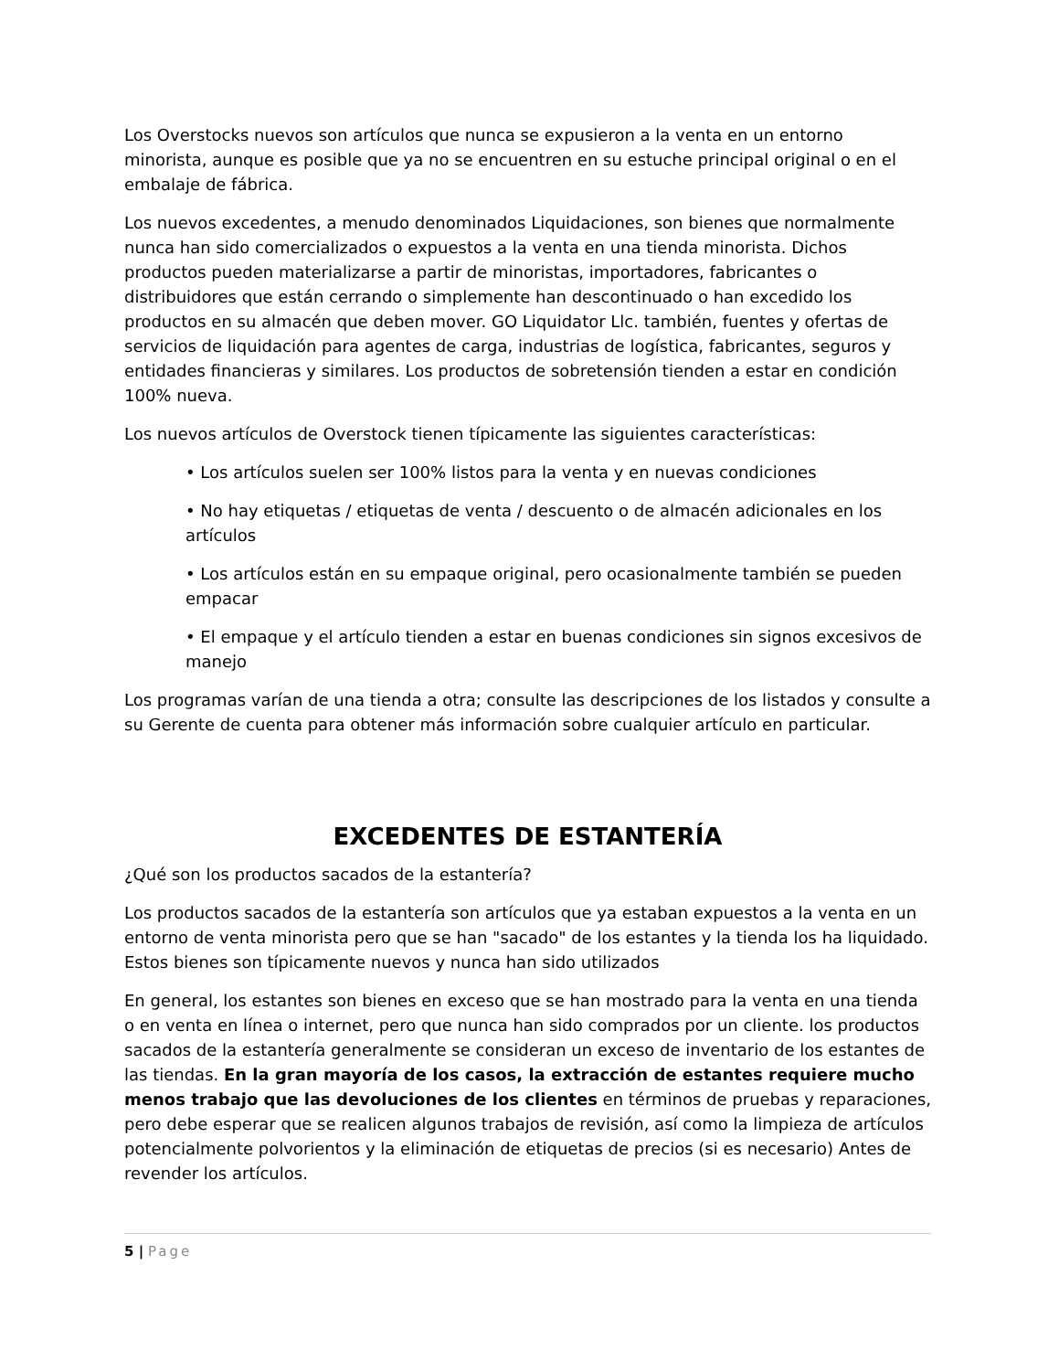Los Overstocks nuevos son artículos que nunca se expusieron a la venta en un entorno minorista, aunque es posible que ya no se encuentren en su estuche principal original o en el embalaje de fábrica.
Los nuevos excedentes, a menudo denominados Liquidaciones, son bienes que normalmente nunca han sido comercializados o expuestos a la venta en una tienda minorista. Dichos productos pueden materializarse a partir de minoristas, importadores, fabricantes o distribuidores que están cerrando o simplemente han descontinuado o han excedido los productos en su almacén que deben mover. GO Liquidator Llc. también, fuentes y ofertas de servicios de liquidación para agentes de carga, industrias de logística, fabricantes, seguros y entidades financieras y similares. Los productos de sobretensión tienden a estar en condición 100% nueva.
Los nuevos artículos de Overstock tienen típicamente las siguientes características:
• Los artículos suelen ser 100% listos para la venta y en nuevas condiciones
• No hay etiquetas / etiquetas de venta / descuento o de almacén adicionales en los artículos
• Los artículos están en su empaque original, pero ocasionalmente también se pueden empacar
• El empaque y el artículo tienden a estar en buenas condiciones sin signos excesivos de manejo
Los programas varían de una tienda a otra; consulte las descripciones de los listados y consulte a su Gerente de cuenta para obtener más información sobre cualquier artículo en particular.
EXCEDENTES DE ESTANTERÍA
¿Qué son los productos sacados de la estantería?
Los productos sacados de la estantería son artículos que ya estaban expuestos a la venta en un entorno de venta minorista pero que se han "sacado" de los estantes y la tienda los ha liquidado. Estos bienes son típicamente nuevos y nunca han sido utilizados
En general, los estantes son bienes en exceso que se han mostrado para la venta en una tienda o en venta en línea o internet, pero que nunca han sido comprados por un cliente. los productos sacados de la estantería generalmente se consideran un exceso de inventario de los estantes de las tiendas. En la gran mayoría de los casos, la extracción de estantes requiere mucho menos trabajo que las devoluciones de los clientes en términos de pruebas y reparaciones, pero debe esperar que se realicen algunos trabajos de revisión, así como la limpieza de artículos potencialmente polvorientos y la eliminación de etiquetas de precios (si es necesario) Antes de revender los artículos.
5 | Page